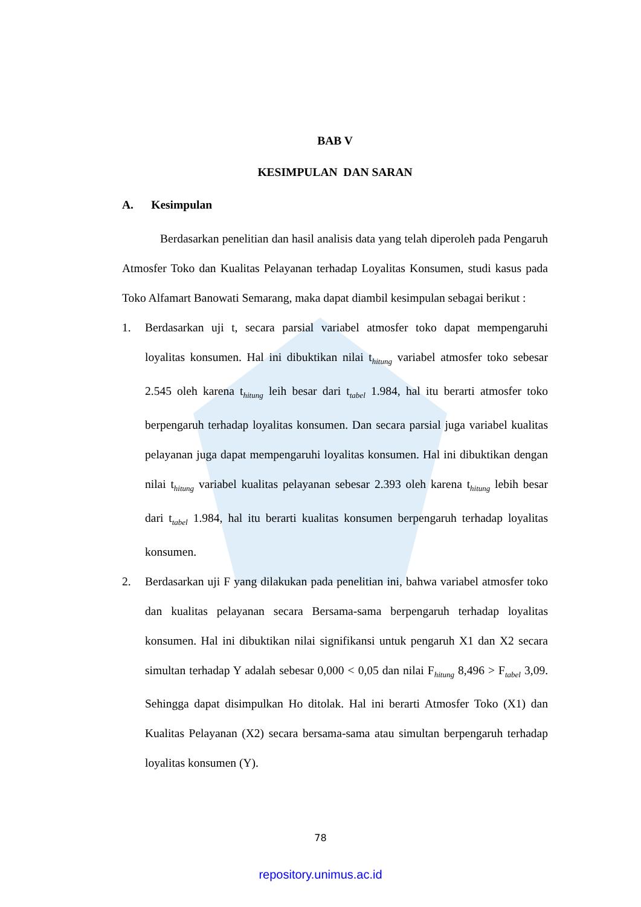BAB V
KESIMPULAN DAN SARAN
A. Kesimpulan
Berdasarkan penelitian dan hasil analisis data yang telah diperoleh pada Pengaruh Atmosfer Toko dan Kualitas Pelayanan terhadap Loyalitas Konsumen, studi kasus pada Toko Alfamart Banowati Semarang, maka dapat diambil kesimpulan sebagai berikut :
1. Berdasarkan uji t, secara parsial variabel atmosfer toko dapat mempengaruhi loyalitas konsumen. Hal ini dibuktikan nilai t<sub>hitung</sub> variabel atmosfer toko sebesar 2.545 oleh karena t<sub>hitung</sub> leih besar dari t<sub>tabel</sub> 1.984, hal itu berarti atmosfer toko berpengaruh terhadap loyalitas konsumen. Dan secara parsial juga variabel kualitas pelayanan juga dapat mempengaruhi loyalitas konsumen. Hal ini dibuktikan dengan nilai t<sub>hitung</sub> variabel kualitas pelayanan sebesar 2.393 oleh karena t<sub>hitung</sub> lebih besar dari t<sub>tabel</sub> 1.984, hal itu berarti kualitas konsumen berpengaruh terhadap loyalitas konsumen.
2. Berdasarkan uji F yang dilakukan pada penelitian ini, bahwa variabel atmosfer toko dan kualitas pelayanan secara Bersama-sama berpengaruh terhadap loyalitas konsumen. Hal ini dibuktikan nilai signifikansi untuk pengaruh X1 dan X2 secara simultan terhadap Y adalah sebesar 0,000 < 0,05 dan nilai F<sub>hitung</sub> 8,496 > F<sub>tabel</sub> 3,09. Sehingga dapat disimpulkan Ho ditolak. Hal ini berarti Atmosfer Toko (X1) dan Kualitas Pelayanan (X2) secara bersama-sama atau simultan berpengaruh terhadap loyalitas konsumen (Y).
78
repository.unimus.ac.id